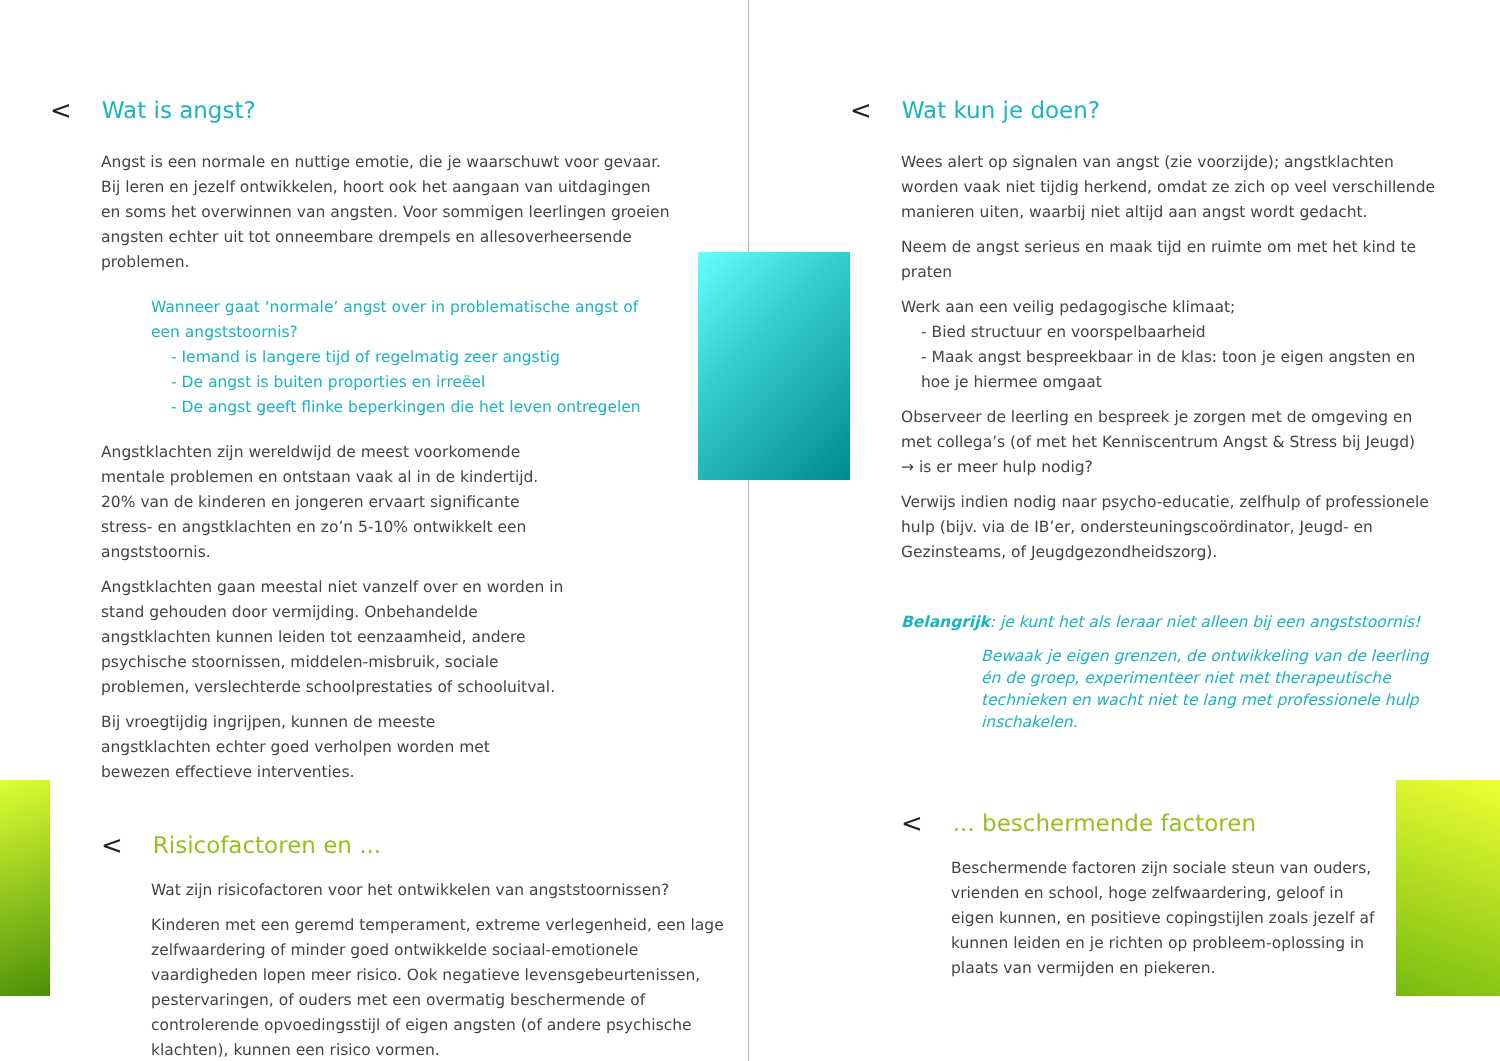< Wat is angst?
Angst is een normale en nuttige emotie, die je waarschuwt voor gevaar. Bij leren en jezelf ontwikkelen, hoort ook het aangaan van uitdagingen en soms het overwinnen van angsten. Voor sommigen leerlingen groeien angsten echter uit tot onneembare drempels en allesoverheersende problemen.
Wanneer gaat ‘normale’ angst over in problematische angst of een angststoornis?
- Iemand is langere tijd of regelmatig zeer angstig
- De angst is buiten proporties en irreëel
- De angst geeft flinke beperkingen die het leven ontregelen
Angstklachten zijn wereldwijd de meest voorkomende mentale problemen en ontstaan vaak al in de kindertijd. 20% van de kinderen en jongeren ervaart significante stress- en angstklachten en zo’n 5-10% ontwikkelt een angststoornis.
Angstklachten gaan meestal niet vanzelf over en worden in stand gehouden door vermijding. Onbehandelde angstklachten kunnen leiden tot eenzaamheid, andere psychische stoornissen, middelen-misbruik, sociale problemen, verslechterde schoolprestaties of schooluitval.
Bij vroegtijdig ingrijpen, kunnen de meeste angstklachten echter goed verholpen worden met bewezen effectieve interventies.
< Risicofactoren en ...
Wat zijn risicofactoren voor het ontwikkelen van angststoornissen?
Kinderen met een geremd temperament, extreme verlegenheid, een lage zelfwaardering of minder goed ontwikkelde sociaal-emotionele vaardigheden lopen meer risico. Ook negatieve levensgebeurtenissen, pestervaringen, of ouders met een overmatig beschermende of controlerende opvoedingsstijl of eigen angsten (of andere psychische klachten), kunnen een risico vormen.
< Wat kun je doen?
Wees alert op signalen van angst (zie voorzijde); angstklachten worden vaak niet tijdig herkend, omdat ze zich op veel verschillende manieren uiten, waarbij niet altijd aan angst wordt gedacht.
Neem de angst serieus en maak tijd en ruimte om met het kind te praten
Werk aan een veilig pedagogische klimaat;
- Bied structuur en voorspelbaarheid
- Maak angst bespreekbaar in de klas: toon je eigen angsten en hoe je hiermee omgaat
Observeer de leerling en bespreek je zorgen met de omgeving en met collega’s (of met het Kenniscentrum Angst & Stress bij Jeugd)
→ is er meer hulp nodig?
Verwijs indien nodig naar psycho-educatie, zelfhulp of professionele hulp (bijv. via de IB’er, ondersteuningscoördinator, Jeugd- en Gezinsteams, of Jeugdgezondheidszorg).
Belangrijk: je kunt het als leraar niet alleen bij een angststoornis!
Bewaak je eigen grenzen, de ontwikkeling van de leerling én de groep, experimenteer niet met therapeutische technieken en wacht niet te lang met professionele hulp inschakelen.
< ... beschermende factoren
Beschermende factoren zijn sociale steun van ouders, vrienden en school, hoge zelfwaardering, geloof in eigen kunnen, en positieve copingstijlen zoals jezelf af kunnen leiden en je richten op probleem-oplossing in plaats van vermijden en piekeren.